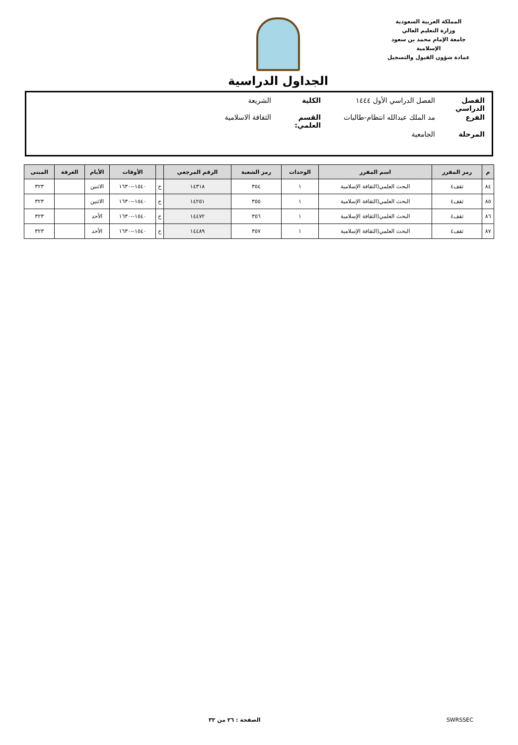المملكة العربية السعودية
وزارة التعليم العالي
جامعة الإمام محمد بن سعود الإسلامية
عمادة شؤون القبول والتسجيل
الجداول الدراسية
الفصل الدراسي الفصل الدراسي الأول ١٤٤٤ الكلية الشريعة
الفرع مد الملك عبدالله انتظام-طالبات القسم العلمي: الثقافة الاسلامية
المرحلة الجامعية
| م | رمز المقرر | اسم المقرر | الوحدات | رمز الشعبة | الرقم المرجعي | | الأوقات | الأيام | الغرفة | المبنى |
| --- | --- | --- | --- | --- | --- | --- | --- | --- | --- | --- |
| ٨٤ | ثقف٤ | البحث العلمي(الثقافة الإسلامية | ١ | ٣٥٤ | ١٤٣١٨ | ح | ١٥٤٠--١٦٣٠ | الاثنين | | ٣٢٣ |
| ٨٥ | ثقف٤ | البحث العلمي(الثقافة الإسلامية | ١ | ٣٥٥ | ١٤٢٥١ | ح | ١٥٤٠--١٦٣٠ | الاثنين | | ٣٢٣ |
| ٨٦ | ثقف٤ | البحث العلمي(الثقافة الإسلامية | ١ | ٣٥٦ | ١٤٤٧٢ | ح | ١٥٤٠--١٦٣٠ | الأحد | | ٣٢٣ |
| ٨٧ | ثقف٤ | البحث العلمي(الثقافة الإسلامية | ١ | ٣٥٧ | ١٤٤٨٩ | ح | ١٥٤٠--١٦٣٠ | الأحد | | ٣٢٣ |
الصفحة : ٢٦ من ٣٢ SWRSSEC